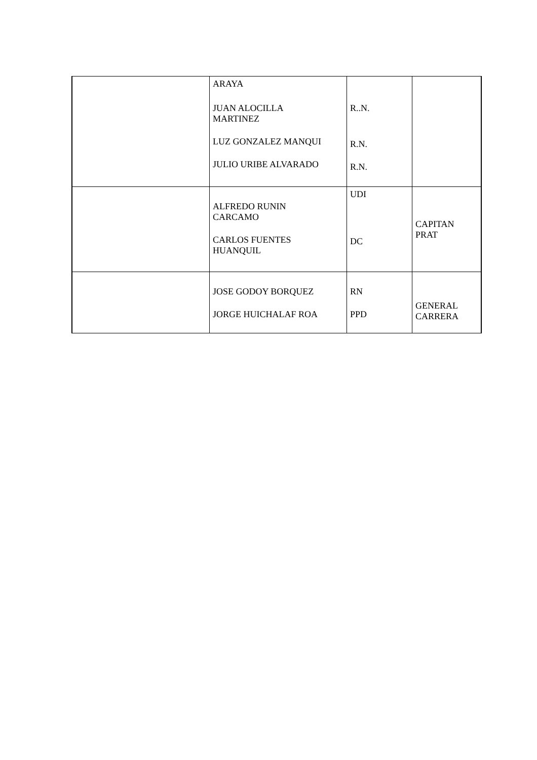| | ARAYA JUAN ALOCILLA MARTINEZ LUZ GONZALEZ MANQUI JULIO URIBE ALVARADO | R..N. R.N. R.N. | |
| | ALFREDO RUNIN CARCAMO CARLOS FUENTES HUANQUIL | UDI DC | CAPITAN PRAT |
| | JOSE GODOY BORQUEZ JORGE HUICHALAF ROA | RN PPD | GENERAL CARRERA |